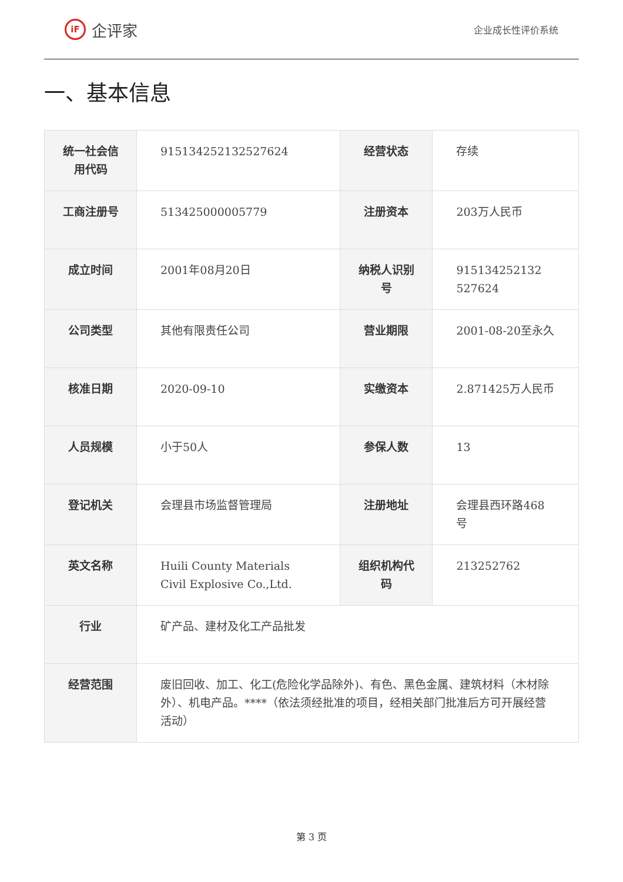iF 企评家
企业成长性评价系统
一、基本信息
| 统一社会信用代码 | 915134252132527624 | 经营状态 | 存续 |
| 工商注册号 | 513425000005779 | 注册资本 | 203万人民币 |
| 成立时间 | 2001年08月20日 | 纳税人识别号 | 915134252132 527624 |
| 公司类型 | 其他有限责任公司 | 营业期限 | 2001-08-20至永久 |
| 核准日期 | 2020-09-10 | 实缴资本 | 2.871425万人民币 |
| 人员规模 | 小于50人 | 参保人数 | 13 |
| 登记机关 | 会理县市场监督管理局 | 注册地址 | 会理县西环路468号 |
| 英文名称 | Huili County Materials Civil Explosive Co.,Ltd. | 组织机构代码 | 213252762 |
| 行业 | 矿产品、建材及化工产品批发 | | |
| 经营范围 | 废旧回收、加工、化工(危险化学品除外)、有色、黑色金属、建筑材料（木材除外）、机电产品。****（依法须经批准的项目，经相关部门批准后方可开展经营活动） | | |
第 3 页